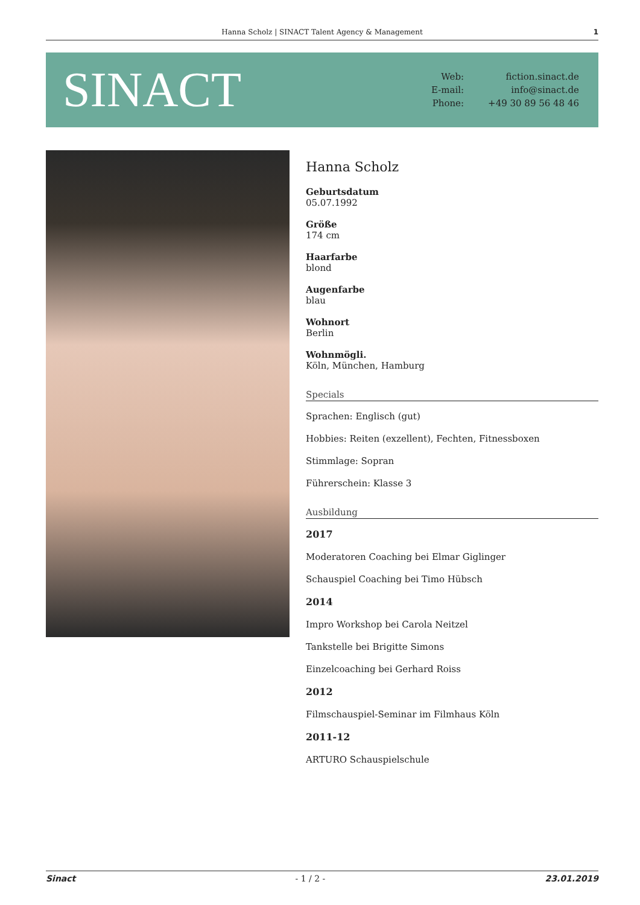Hanna Scholz | SINACT Talent Agency & Management 1
SINACT
Web: fiction.sinact.de E-mail: info@sinact.de Phone: +49 30 89 56 48 46
Hanna Scholz
Geburtsdatum
05.07.1992
Größe
174 cm
Haarfarbe
blond
Augenfarbe
blau
Wohnort
Berlin
Wohnmögli.
Köln, München, Hamburg
Specials
Sprachen: Englisch (gut)
Hobbies: Reiten (exzellent), Fechten, Fitnessboxen
Stimmlage: Sopran
Führerschein: Klasse 3
Ausbildung
2017
Moderatoren Coaching bei Elmar Giglinger
Schauspiel Coaching bei Timo Hübsch
2014
Impro Workshop bei Carola Neitzel
Tankstelle bei Brigitte Simons
Einzelcoaching bei Gerhard Roiss
2012
Filmschauspiel-Seminar im Filmhaus Köln
2011-12
ARTURO Schauspielschule
Sinact - 1 / 2 - 23.01.2019